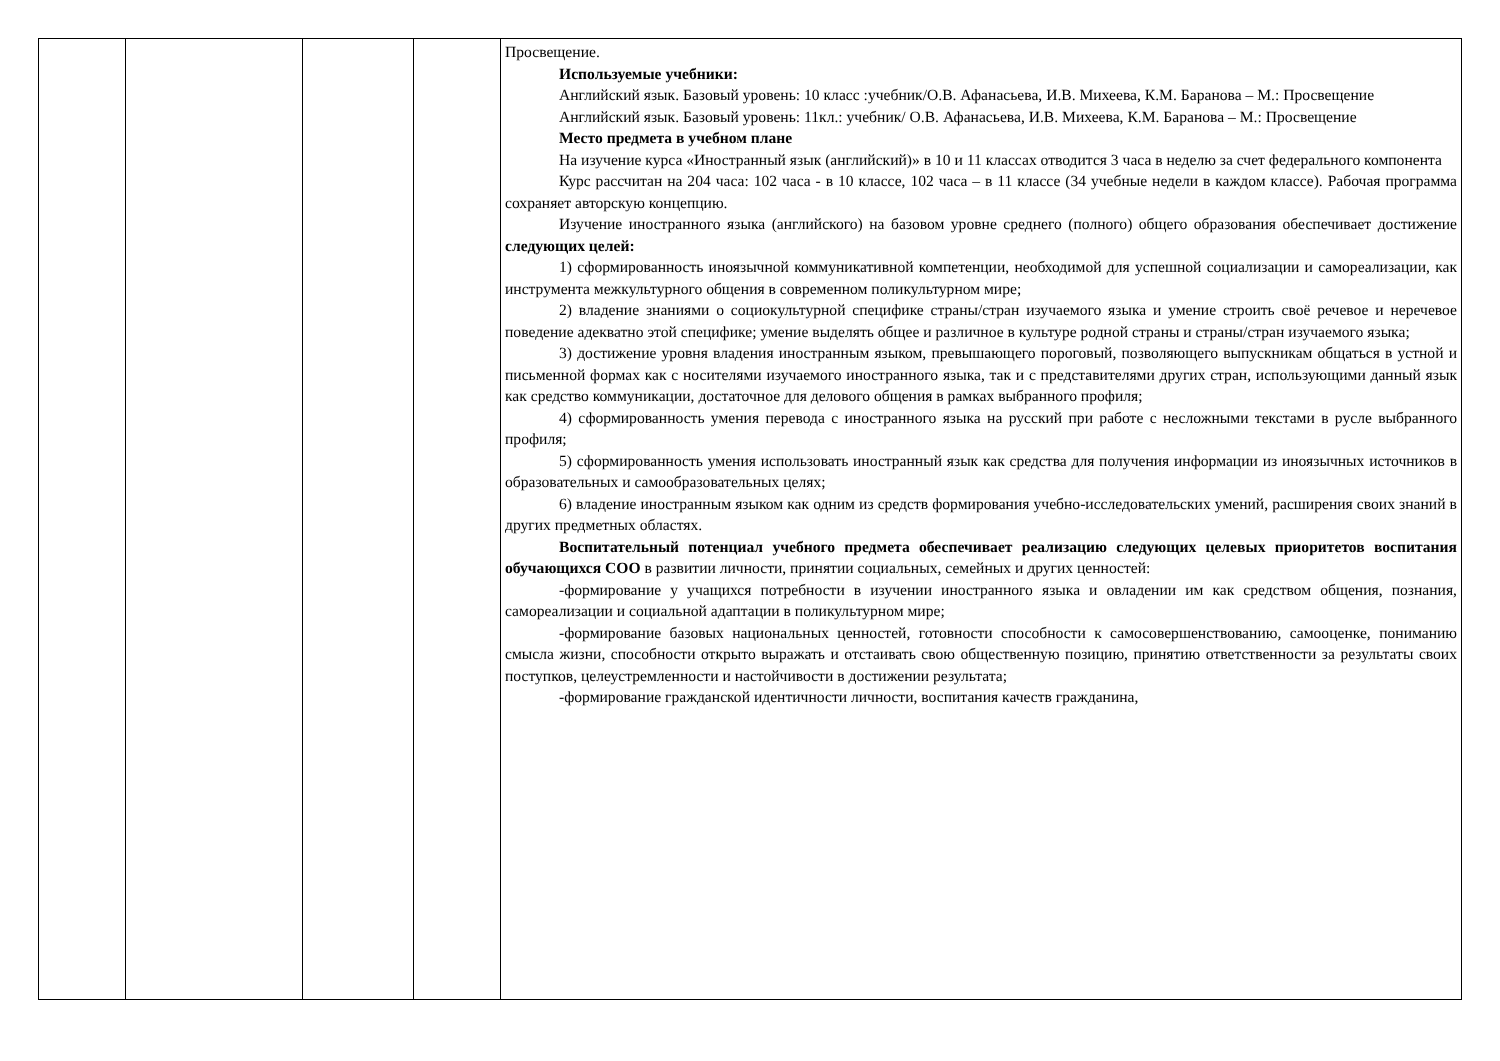| | | | | Просвещение. Используемые учебники: Английский язык. Базовый уровень: 10 класс :учебник/О.В. Афанасьева, И.В. Михеева, К.М. Баранова – М.: Просвещение Английский язык. Базовый уровень: 11кл.: учебник/ О.В. Афанасьева, И.В. Михеева, К.М. Баранова – М.: Просвещение Место предмета в учебном плане На изучение курса «Иностранный язык (английский)» в 10 и 11 классах отводится 3 часа в неделю за счет федерального компонента Курс рассчитан на 204 часа: 102 часа - в 10 классе, 102 часа – в 11 классе (34 учебные недели в каждом классе). Рабочая программа сохраняет авторскую концепцию. Изучение иностранного языка (английского) на базовом уровне среднего (полного) общего образования обеспечивает достижение следующих целей: 1) сформированность иноязычной коммуникативной компетенции, необходимой для успешной социализации и самореализации, как инструмента межкультурного общения в современном поликультурном мире; 2) владение знаниями о социокультурной специфике страны/стран изучаемого языка и умение строить своё речевое и неречевое поведение адекватно этой специфике; умение выделять общее и различное в культуре родной страны и страны/стран изучаемого языка; 3) достижение уровня владения иностранным языком, превышающего пороговый, позволяющего выпускникам общаться в устной и письменной формах как с носителями изучаемого иностранного языка, так и с представителями других стран, использующими данный язык как средство коммуникации, достаточное для делового общения в рамках выбранного профиля; 4) сформированность умения перевода с иностранного языка на русский при работе с несложными текстами в русле выбранного профиля; 5) сформированность умения использовать иностранный язык как средства для получения информации из иноязычных источников в образовательных и самообразовательных целях; 6) владение иностранным языком как одним из средств формирования учебно-исследовательских умений, расширения своих знаний в других предметных областях. Воспитательный потенциал учебного предмета обеспечивает реализацию следующих целевых приоритетов воспитания обучающихся СОО в развитии личности, принятии социальных, семейных и других ценностей: -формирование у учащихся потребности в изучении иностранного языка и овладении им как средством общения, познания, самореализации и социальной адаптации в поликультурном мире; -формирование базовых национальных ценностей, готовности способности к самосовершенствованию, самооценке, пониманию смысла жизни, способности открыто выражать и отстаивать свою общественную позицию, принятию ответственности за результаты своих поступков, целеустремленности и настойчивости в достижении результата; -формирование гражданской идентичности личности, воспитания качеств гражданина, |